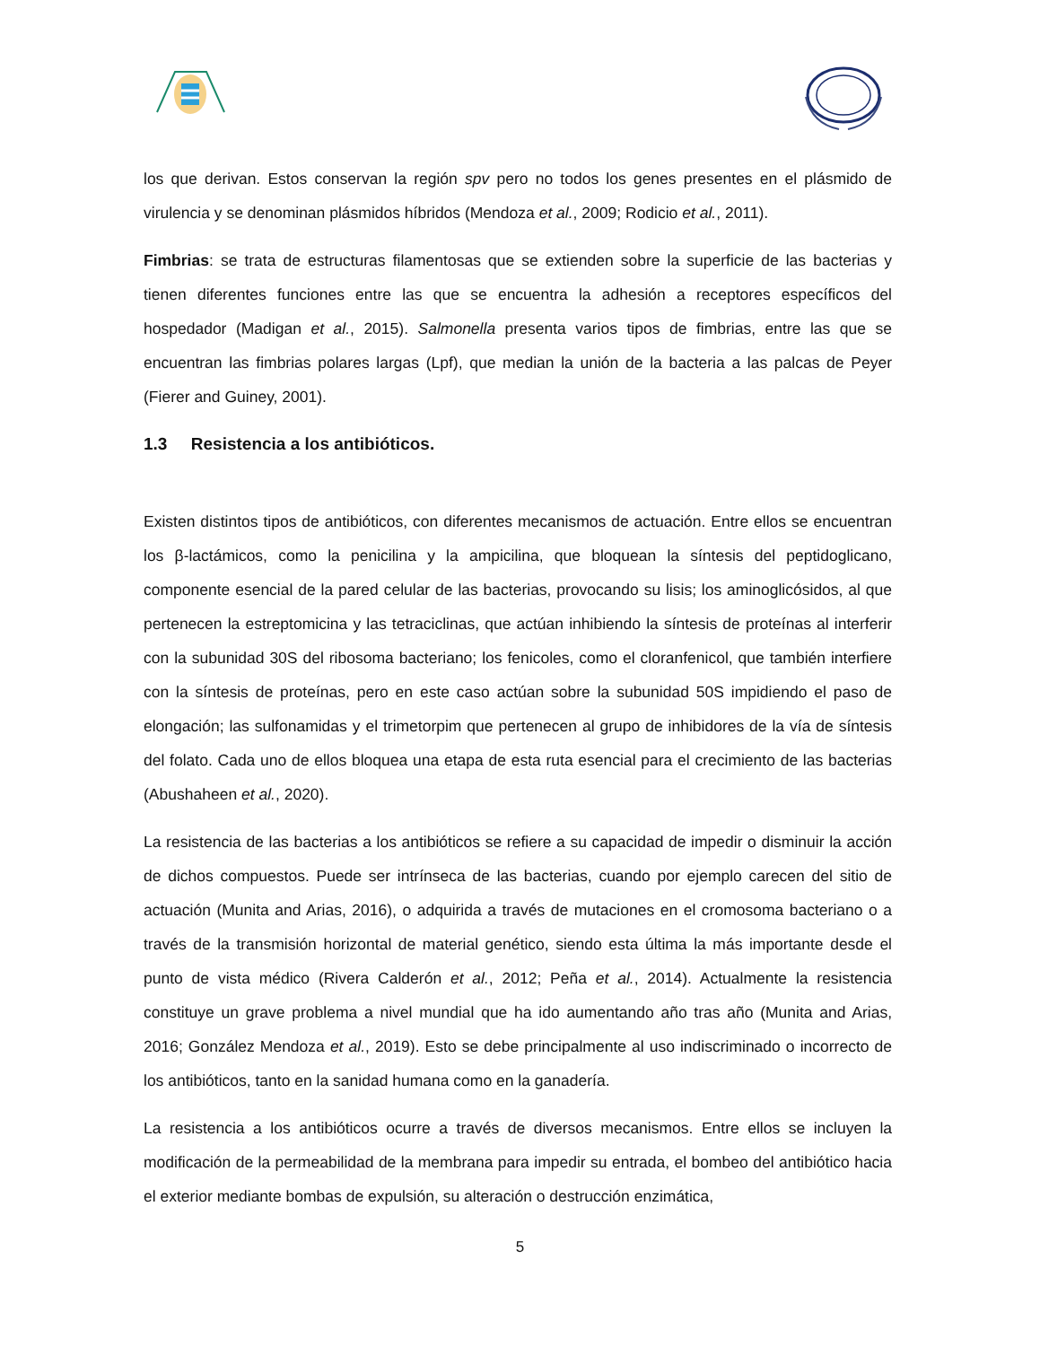los que derivan. Estos conservan la región spv pero no todos los genes presentes en el plásmido de virulencia y se denominan plásmidos híbridos (Mendoza et al., 2009; Rodicio et al., 2011).
Fimbrias: se trata de estructuras filamentosas que se extienden sobre la superficie de las bacterias y tienen diferentes funciones entre las que se encuentra la adhesión a receptores específicos del hospedador (Madigan et al., 2015). Salmonella presenta varios tipos de fimbrias, entre las que se encuentran las fimbrias polares largas (Lpf), que median la unión de la bacteria a las palcas de Peyer (Fierer and Guiney, 2001).
1.3 Resistencia a los antibióticos.
Existen distintos tipos de antibióticos, con diferentes mecanismos de actuación. Entre ellos se encuentran los β-lactámicos, como la penicilina y la ampicilina, que bloquean la síntesis del peptidoglicano, componente esencial de la pared celular de las bacterias, provocando su lisis; los aminoglicósidos, al que pertenecen la estreptomicina y las tetraciclinas, que actúan inhibiendo la síntesis de proteínas al interferir con la subunidad 30S del ribosoma bacteriano; los fenicoles, como el cloranfenicol, que también interfiere con la síntesis de proteínas, pero en este caso actúan sobre la subunidad 50S impidiendo el paso de elongación; las sulfonamidas y el trimetorpim que pertenecen al grupo de inhibidores de la vía de síntesis del folato. Cada uno de ellos bloquea una etapa de esta ruta esencial para el crecimiento de las bacterias (Abushaheen et al., 2020).
La resistencia de las bacterias a los antibióticos se refiere a su capacidad de impedir o disminuir la acción de dichos compuestos. Puede ser intrínseca de las bacterias, cuando por ejemplo carecen del sitio de actuación (Munita and Arias, 2016), o adquirida a través de mutaciones en el cromosoma bacteriano o a través de la transmisión horizontal de material genético, siendo esta última la más importante desde el punto de vista médico (Rivera Calderón et al., 2012; Peña et al., 2014). Actualmente la resistencia constituye un grave problema a nivel mundial que ha ido aumentando año tras año (Munita and Arias, 2016; González Mendoza et al., 2019). Esto se debe principalmente al uso indiscriminado o incorrecto de los antibióticos, tanto en la sanidad humana como en la ganadería.
La resistencia a los antibióticos ocurre a través de diversos mecanismos. Entre ellos se incluyen la modificación de la permeabilidad de la membrana para impedir su entrada, el bombeo del antibiótico hacia el exterior mediante bombas de expulsión, su alteración o destrucción enzimática,
5